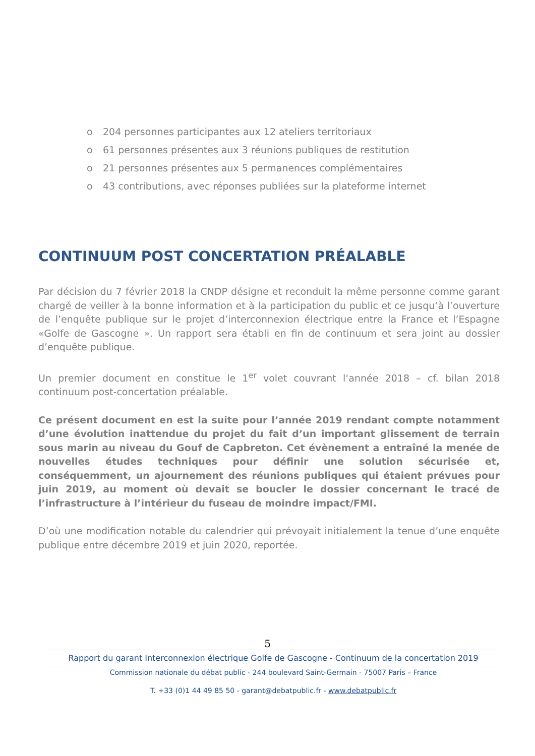o 204 personnes participantes aux 12 ateliers territoriaux
o 61 personnes présentes aux 3 réunions publiques de restitution
o 21 personnes présentes aux 5 permanences complémentaires
o 43 contributions, avec réponses publiées sur la plateforme internet
CONTINUUM POST CONCERTATION PRÉALABLE
Par décision du 7 février 2018 la CNDP désigne et reconduit la même personne comme garant chargé de veiller à la bonne information et à la participation du public et ce jusqu‘à l’ouverture de l’enquête publique sur le projet d’interconnexion électrique entre la France et l’Espagne «Golfe de Gascogne ». Un rapport sera établi en fin de continuum et sera joint au dossier d’enquête publique.
Un premier document en constitue le 1<sup>er</sup> volet couvrant l‘année 2018 – cf. bilan 2018 continuum post-concertation préalable.
Ce présent document en est la suite pour l’année 2019 rendant compte notamment d’une évolution inattendue du projet du fait d’un important glissement de terrain sous marin au niveau du Gouf de Capbreton. Cet évènement a entraîné la menée de nouvelles études techniques pour définir une solution sécurisée et, conséquemment, un ajournement des réunions publiques qui étaient prévues pour juin 2019, au moment où devait se boucler le dossier concernant le tracé de l’infrastructure à l’intérieur du fuseau de moindre impact/FMI.
D’où une modification notable du calendrier qui prévoyait initialement la tenue d’une enquête publique entre décembre 2019 et juin 2020, reportée.
5
Rapport du garant Interconnexion électrique Golfe de Gascogne - Continuum de la concertation 2019
Commission nationale du débat public - 244 boulevard Saint-Germain - 75007 Paris – France
T. +33 (0)1 44 49 85 50 - garant@debatpublic.fr - www.debatpublic.fr